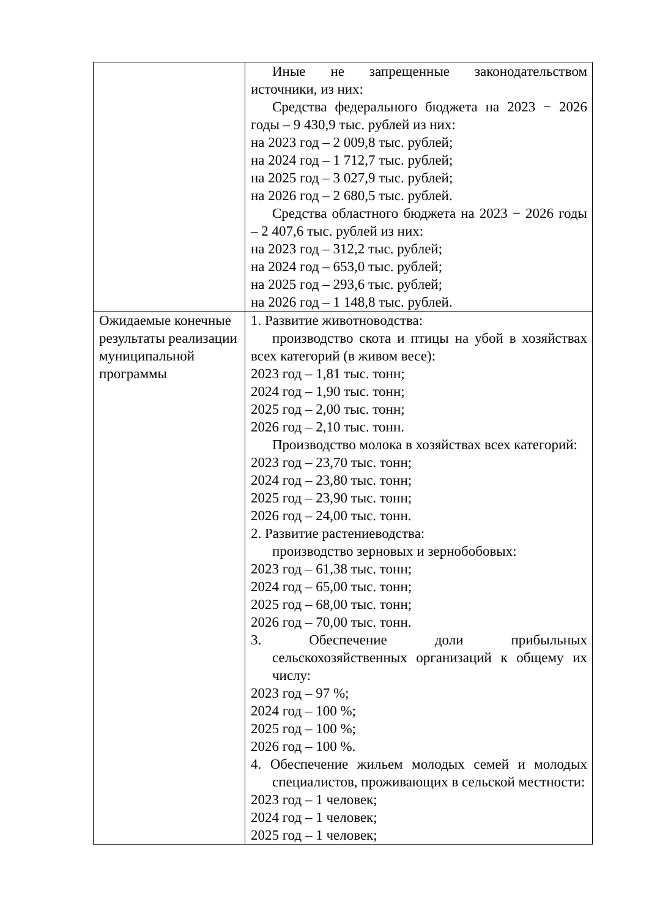| | Иные не запрещенные законодательством источники, из них: Средства федерального бюджета на 2023 − 2026 годы – 9 430,9 тыс. рублей из них: на 2023 год – 2 009,8 тыс. рублей; на 2024 год – 1 712,7 тыс. рублей; на 2025 год – 3 027,9 тыс. рублей; на 2026 год – 2 680,5 тыс. рублей. Средства областного бюджета на 2023 − 2026 годы – 2 407,6 тыс. рублей из них: на 2023 год – 312,2 тыс. рублей; на 2024 год – 653,0 тыс. рублей; на 2025 год – 293,6 тыс. рублей; на 2026 год – 1 148,8 тыс. рублей. |
| Ожидаемые конечные результаты реализации муниципальной программы | 1. Развитие животноводства: производство скота и птицы на убой в хозяйствах всех категорий (в живом весе): 2023 год – 1,81 тыс. тонн; 2024 год – 1,90 тыс. тонн; 2025 год – 2,00 тыс. тонн; 2026 год – 2,10 тыс. тонн. Производство молока в хозяйствах всех категорий: 2023 год – 23,70 тыс. тонн; 2024 год – 23,80 тыс. тонн; 2025 год – 23,90 тыс. тонн; 2026 год – 24,00 тыс. тонн. 2. Развитие растениеводства: производство зерновых и зернобобовых: 2023 год – 61,38 тыс. тонн; 2024 год – 65,00 тыс. тонн; 2025 год – 68,00 тыс. тонн; 2026 год – 70,00 тыс. тонн. 3. Обеспечение доли прибыльных сельскохозяйственных организаций к общему их числу: 2023 год – 97 %; 2024 год – 100 %; 2025 год – 100 %; 2026 год – 100 %. 4. Обеспечение жильем молодых семей и молодых специалистов, проживающих в сельской местности: 2023 год – 1 человек; 2024 год – 1 человек; 2025 год – 1 человек; |